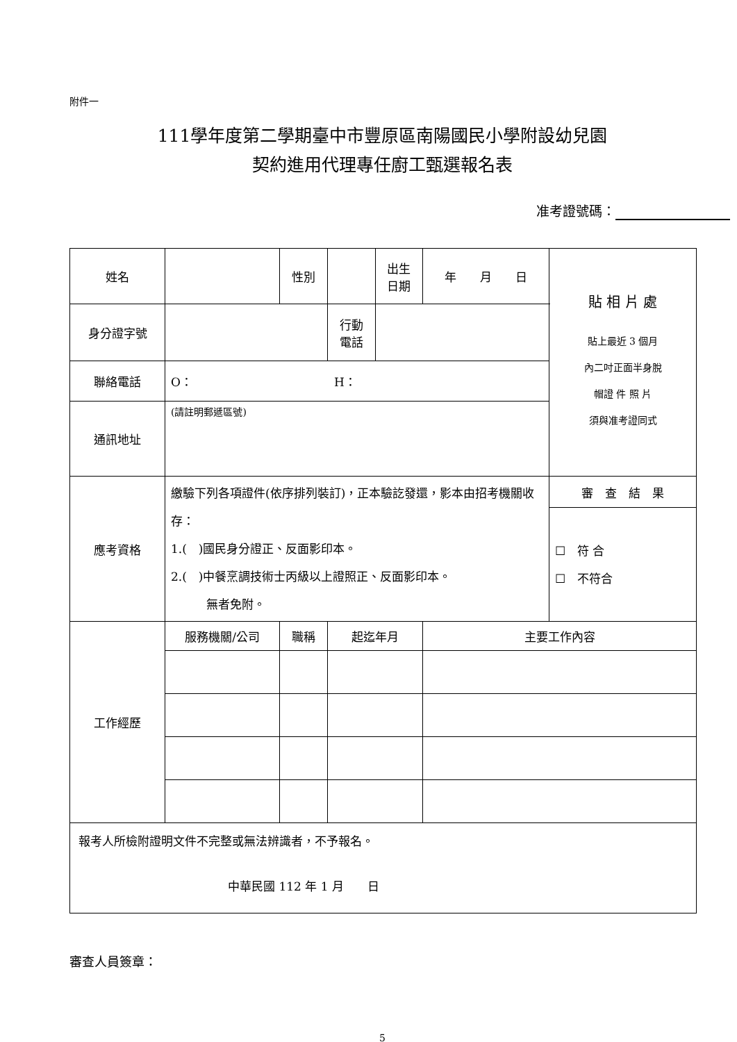附件一
111學年度第二學期臺中市豐原區南陽國民小學附設幼兒園
契約進用代理專任廚工甄選報名表
准考證號碼：
| 姓名 | | 性別 | | | 出生 日期 | 年 月 日 | 貼 相 片 處 貼上最近 3 個月 內二吋正面半身脫 帽證 件 照 片 須與准考證同式 |
| 身分證字號 | | | | 行動 電話 | | | |
| 聯絡電話 | O： H： | | | | | | |
| 通訊地址 | (請註明郵遞區號) | | | | | | |
| 應考資格 | 繳驗下列各項證件(依序排列裝訂)，正本驗訖發還，影本由招考機關收存： 1.( )國民身分證正、反面影印本。 2.( )中餐烹調技術士丙級以上證照正、反面影印本。 無者免附。 | | | | | | 審 查 結 果 |
| | | | | | | | ☐ 符 合 ☐ 不符合 |
| 工作經歷 | 服務機關/公司 | 職稱 | | 起迄年月 | | 主要工作內容 | |
| 報考人所檢附證明文件不完整或無法辨識者，不予報名。 中華民國 112 年 1 月 日 | | | | | | | |
審查人員簽章：
5